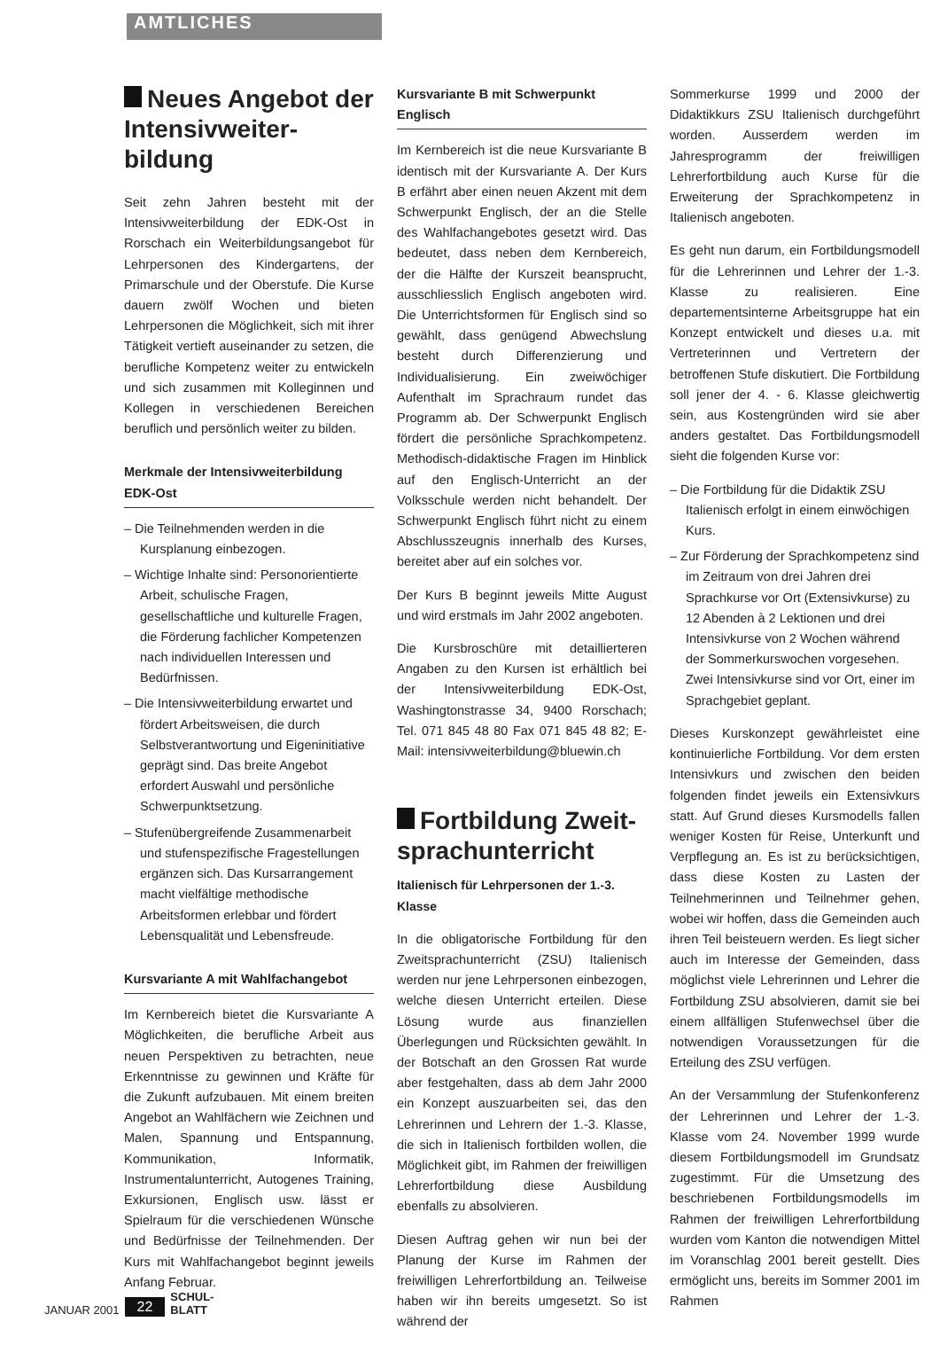AMTLICHES
Neues Angebot der Intensivweiter-bildung
Seit zehn Jahren besteht mit der Intensivweiterbildung der EDK-Ost in Rorschach ein Weiterbildungsangebot für Lehrpersonen des Kindergartens, der Primarschule und der Oberstufe. Die Kurse dauern zwölf Wochen und bieten Lehrpersonen die Möglichkeit, sich mit ihrer Tätigkeit vertieft auseinander zu setzen, die berufliche Kompetenz weiter zu entwickeln und sich zusammen mit Kolleginnen und Kollegen in verschiedenen Bereichen beruflich und persönlich weiter zu bilden.
Merkmale der Intensivweiterbildung EDK-Ost
– Die Teilnehmenden werden in die Kursplanung einbezogen.
– Wichtige Inhalte sind: Personorientierte Arbeit, schulische Fragen, gesellschaftliche und kulturelle Fragen, die Förderung fachlicher Kompetenzen nach individuellen Interessen und Bedürfnissen.
– Die Intensivweiterbildung erwartet und fördert Arbeitsweisen, die durch Selbstverantwortung und Eigeninitiative geprägt sind. Das breite Angebot erfordert Auswahl und persönliche Schwerpunktsetzung.
– Stufenübergreifende Zusammenarbeit und stufenspezifische Fragestellungen ergänzen sich. Das Kursarrangement macht vielfältige methodische Arbeitsformen erlebbar und fördert Lebensqualität und Lebensfreude.
Kursvariante A mit Wahlfachangebot
Im Kernbereich bietet die Kursvariante A Möglichkeiten, die berufliche Arbeit aus neuen Perspektiven zu betrachten, neue Erkenntnisse zu gewinnen und Kräfte für die Zukunft aufzubauen. Mit einem breiten Angebot an Wahlfächern wie Zeichnen und Malen, Spannung und Entspannung, Kommunikation, Informatik, Instrumentalunterricht, Autogenes Training, Exkursionen, Englisch usw. lässt er Spielraum für die verschiedenen Wünsche und Bedürfnisse der Teilnehmenden. Der Kurs mit Wahlfachangebot beginnt jeweils Anfang Februar.
Kursvariante B mit Schwerpunkt Englisch
Im Kernbereich ist die neue Kursvariante B identisch mit der Kursvariante A. Der Kurs B erfährt aber einen neuen Akzent mit dem Schwerpunkt Englisch, der an die Stelle des Wahlfachangebotes gesetzt wird. Das bedeutet, dass neben dem Kernbereich, der die Hälfte der Kurszeit beansprucht, ausschliesslich Englisch angeboten wird. Die Unterrichtsformen für Englisch sind so gewählt, dass genügend Abwechslung besteht durch Differenzierung und Individualisierung. Ein zweiwöchiger Aufenthalt im Sprachraum rundet das Programm ab. Der Schwerpunkt Englisch fördert die persönliche Sprachkompetenz. Methodisch-didaktische Fragen im Hinblick auf den Englisch-Unterricht an der Volksschule werden nicht behandelt. Der Schwerpunkt Englisch führt nicht zu einem Abschlusszeugnis innerhalb des Kurses, bereitet aber auf ein solches vor.
Der Kurs B beginnt jeweils Mitte August und wird erstmals im Jahr 2002 angeboten.
Die Kursbroschüre mit detaillierteren Angaben zu den Kursen ist erhältlich bei der Intensivweiterbildung EDK-Ost, Washingtonstrasse 34, 9400 Rorschach; Tel. 071 845 48 80 Fax 071 845 48 82; E-Mail: intensivweiterbildung@bluewin.ch
Fortbildung Zweit-sprachunterricht
Italienisch für Lehrpersonen der 1.-3. Klasse
In die obligatorische Fortbildung für den Zweitsprachunterricht (ZSU) Italienisch werden nur jene Lehrpersonen einbezogen, welche diesen Unterricht erteilen. Diese Lösung wurde aus finanziellen Überlegungen und Rücksichten gewählt. In der Botschaft an den Grossen Rat wurde aber festgehalten, dass ab dem Jahr 2000 ein Konzept auszuarbeiten sei, das den Lehrerinnen und Lehrern der 1.-3. Klasse, die sich in Italienisch fortbilden wollen, die Möglichkeit gibt, im Rahmen der freiwilligen Lehrerfortbildung diese Ausbildung ebenfalls zu absolvieren.
Diesen Auftrag gehen wir nun bei der Planung der Kurse im Rahmen der freiwilligen Lehrerfortbildung an. Teilweise haben wir ihn bereits umgesetzt. So ist während der
Sommerkurse 1999 und 2000 der Didaktikkurs ZSU Italienisch durchgeführt worden. Ausserdem werden im Jahresprogramm der freiwilligen Lehrerfortbildung auch Kurse für die Erweiterung der Sprachkompetenz in Italienisch angeboten.
Es geht nun darum, ein Fortbildungsmodell für die Lehrerinnen und Lehrer der 1.-3. Klasse zu realisieren. Eine departementsinterne Arbeitsgruppe hat ein Konzept entwickelt und dieses u.a. mit Vertreterinnen und Vertretern der betroffenen Stufe diskutiert. Die Fortbildung soll jener der 4. - 6. Klasse gleichwertig sein, aus Kostengründen wird sie aber anders gestaltet. Das Fortbildungsmodell sieht die folgenden Kurse vor:
– Die Fortbildung für die Didaktik ZSU Italienisch erfolgt in einem einwöchigen Kurs.
– Zur Förderung der Sprachkompetenz sind im Zeitraum von drei Jahren drei Sprachkurse vor Ort (Extensivkurse) zu 12 Abenden à 2 Lektionen und drei Intensivkurse von 2 Wochen während der Sommerkurswochen vorgesehen. Zwei Intensivkurse sind vor Ort, einer im Sprachgebiet geplant.
Dieses Kurskonzept gewährleistet eine kontinuierliche Fortbildung. Vor dem ersten Intensivkurs und zwischen den beiden folgenden findet jeweils ein Extensivkurs statt. Auf Grund dieses Kursmodells fallen weniger Kosten für Reise, Unterkunft und Verpflegung an. Es ist zu berücksichtigen, dass diese Kosten zu Lasten der Teilnehmerinnen und Teilnehmer gehen, wobei wir hoffen, dass die Gemeinden auch ihren Teil beisteuern werden. Es liegt sicher auch im Interesse der Gemeinden, dass möglichst viele Lehrerinnen und Lehrer die Fortbildung ZSU absolvieren, damit sie bei einem allfälligen Stufenwechsel über die notwendigen Voraussetzungen für die Erteilung des ZSU verfügen.
An der Versammlung der Stufenkonferenz der Lehrerinnen und Lehrer der 1.-3. Klasse vom 24. November 1999 wurde diesem Fortbildungsmodell im Grundsatz zugestimmt. Für die Umsetzung des beschriebenen Fortbildungsmodells im Rahmen der freiwilligen Lehrerfortbildung wurden vom Kanton die notwendigen Mittel im Voranschlag 2001 bereit gestellt. Dies ermöglicht uns, bereits im Sommer 2001 im Rahmen
JANUAR 2001 22 SCHUL-
BLATT